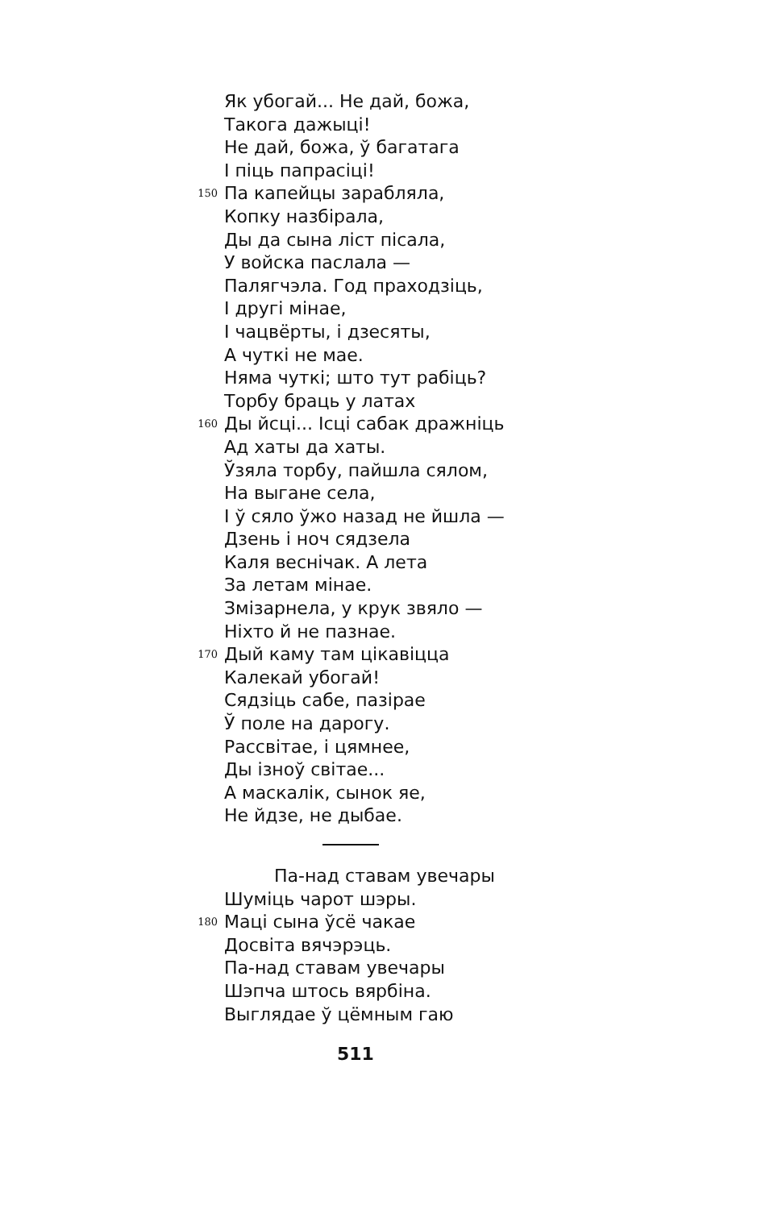Як убогай... Не дай, божа,
Такога дажыці!
Не дай, божа, ў багатага
І піць папрасіці!
150 Па капейцы зарабляла,
Копку назбірала,
Ды да сына ліст пісала,
У войска паслала —
Палягчэла. Год праходзіць,
І другі мінае,
І чацвёрты, і дзесяты,
А чуткі не мае.
Няма чуткі; што тут рабіць?
Торбу браць у латах
160 Ды йсці... Ісці сабак дражніць
Ад хаты да хаты.
Ўзяла торбу, пайшла сялом,
На выгане села,
І ў сяло ўжо назад не йшла —
Дзень і ноч сядзела
Каля веснічак. А лета
За летам мінае.
Змізарнела, у крук звяло —
Ніхто й не пазнае.
170 Дый каму там цікавіцца
Калекай убогай!
Сядзіць сабе, пазірае
Ў поле на дарогу.
Рассвітае, і цямнее,
Ды ізноў світае...
А маскалік, сынок яе,
Не йдзе, не дыбае.
Па-над ставам увечары
Шуміць чарот шэры.
180 Маці сына ўсё чакае
Досвіта вячэрэць.
Па-над ставам увечары
Шэпча штось вярбіна.
Выглядае ў цёмным гаю
511